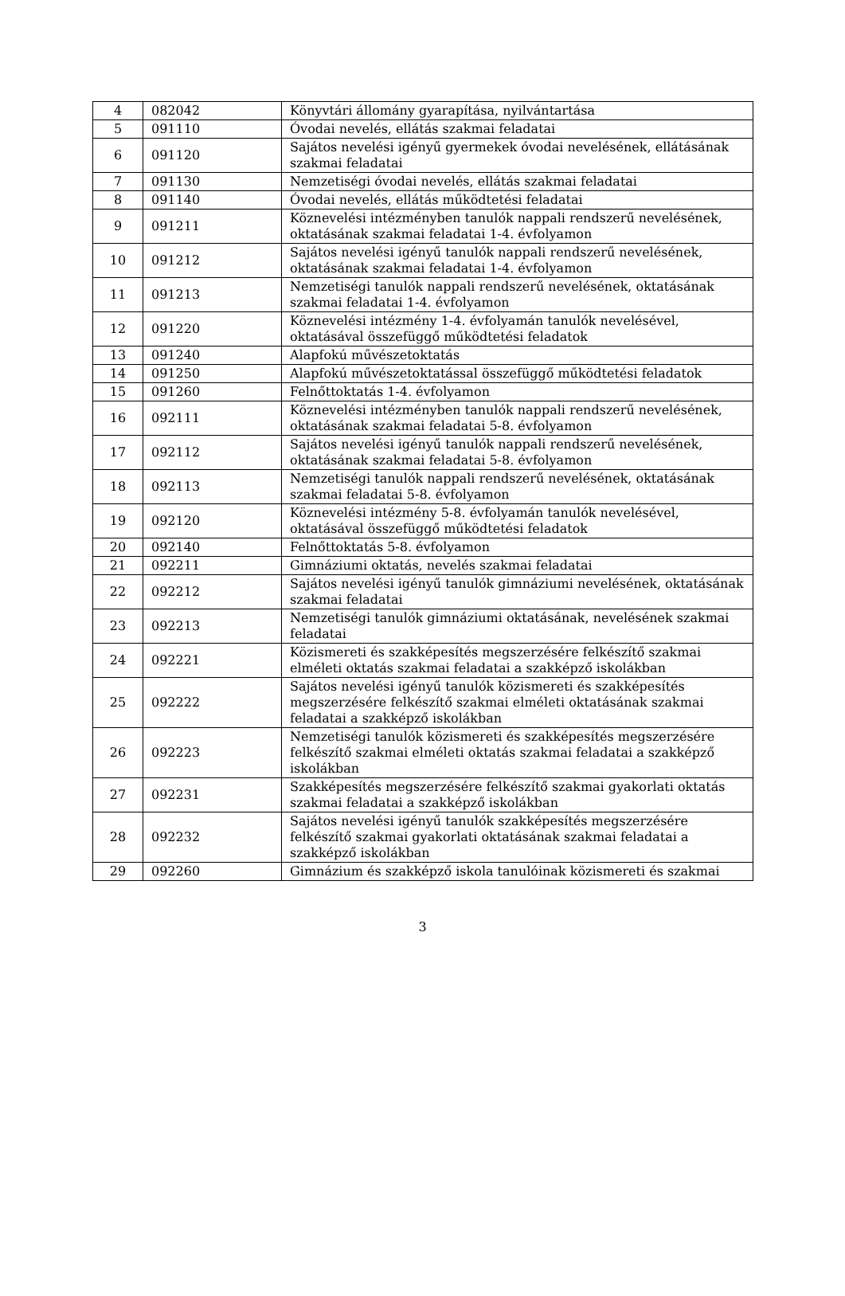| 4 | 082042 | Könyvtári állomány gyarapítása, nyilvántartása |
| 5 | 091110 | Óvodai nevelés, ellátás szakmai feladatai |
| 6 | 091120 | Sajátos nevelési igényű gyermekek óvodai nevelésének, ellátásának szakmai feladatai |
| 7 | 091130 | Nemzetiségi óvodai nevelés, ellátás szakmai feladatai |
| 8 | 091140 | Óvodai nevelés, ellátás működtetési feladatai |
| 9 | 091211 | Köznevelési intézményben tanulók nappali rendszerű nevelésének, oktatásának szakmai feladatai 1-4. évfolyamon |
| 10 | 091212 | Sajátos nevelési igényű tanulók nappali rendszerű nevelésének, oktatásának szakmai feladatai 1-4. évfolyamon |
| 11 | 091213 | Nemzetiségi tanulók nappali rendszerű nevelésének, oktatásának szakmai feladatai 1-4. évfolyamon |
| 12 | 091220 | Köznevelési intézmény 1-4. évfolyamán tanulók nevelésével, oktatásával összefüggő működtetési feladatok |
| 13 | 091240 | Alapfokú művészetoktatás |
| 14 | 091250 | Alapfokú művészetoktatással összefüggő működtetési feladatok |
| 15 | 091260 | Felnőttoktatás 1-4. évfolyamon |
| 16 | 092111 | Köznevelési intézményben tanulók nappali rendszerű nevelésének, oktatásának szakmai feladatai 5-8. évfolyamon |
| 17 | 092112 | Sajátos nevelési igényű tanulók nappali rendszerű nevelésének, oktatásának szakmai feladatai 5-8. évfolyamon |
| 18 | 092113 | Nemzetiségi tanulók nappali rendszerű nevelésének, oktatásának szakmai feladatai 5-8. évfolyamon |
| 19 | 092120 | Köznevelési intézmény 5-8. évfolyamán tanulók nevelésével, oktatásával összefüggő működtetési feladatok |
| 20 | 092140 | Felnőttoktatás 5-8. évfolyamon |
| 21 | 092211 | Gimnáziumi oktatás, nevelés szakmai feladatai |
| 22 | 092212 | Sajátos nevelési igényű tanulók gimnáziumi nevelésének, oktatásának szakmai feladatai |
| 23 | 092213 | Nemzetiségi tanulók gimnáziumi oktatásának, nevelésének szakmai feladatai |
| 24 | 092221 | Közismereti és szakképesítés megszerzésére felkészítő szakmai elméleti oktatás szakmai feladatai a szakképző iskolákban |
| 25 | 092222 | Sajátos nevelési igényű tanulók közismereti és szakképesítés megszerzésére felkészítő szakmai elméleti oktatásának szakmai feladatai a szakképző iskolákban |
| 26 | 092223 | Nemzetiségi tanulók közismereti és szakképesítés megszerzésére felkészítő szakmai elméleti oktatás szakmai feladatai a szakképző iskolákban |
| 27 | 092231 | Szakképesítés megszerzésére felkészítő szakmai gyakorlati oktatás szakmai feladatai a szakképző iskolákban |
| 28 | 092232 | Sajátos nevelési igényű tanulók szakképesítés megszerzésére felkészítő szakmai gyakorlati oktatásának szakmai feladatai a szakképző iskolákban |
| 29 | 092260 | Gimnázium és szakképző iskola tanulóinak közismereti és szakmai |
3